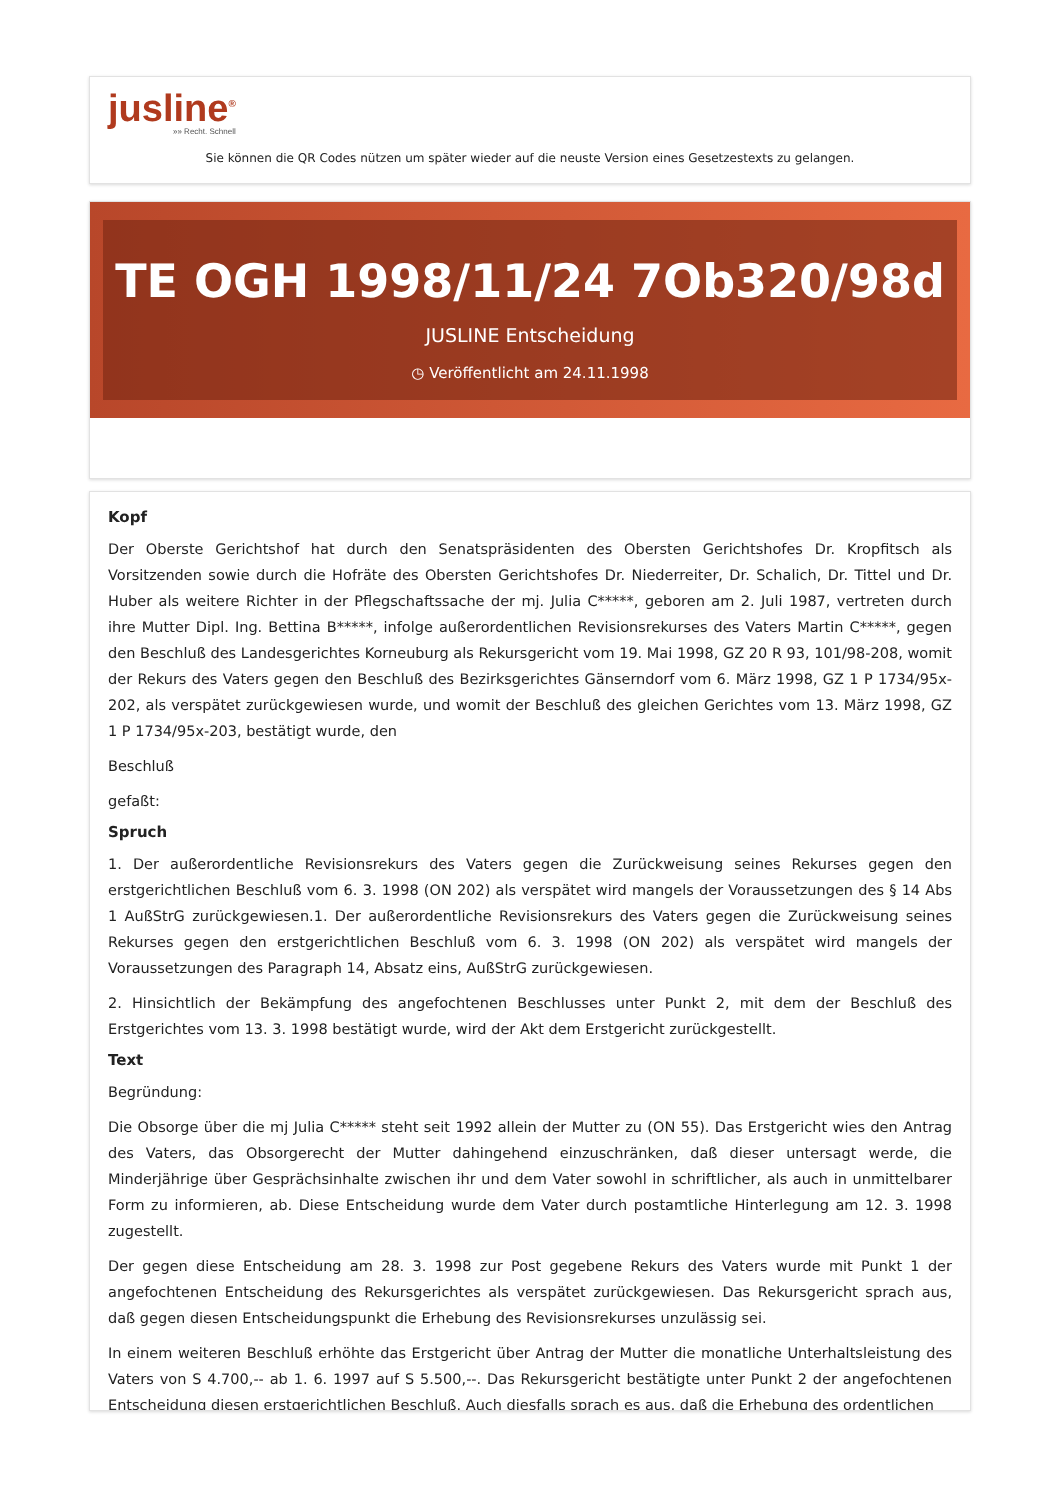jusline<sup>®</sup>
»» Recht. Schnell
Sie können die QR Codes nützen um später wieder auf die neuste Version eines Gesetzestexts zu gelangen.
TE OGH 1998/11/24 7Ob320/98d
JUSLINE Entscheidung
◷ Veröffentlicht am 24.11.1998
Kopf
Der Oberste Gerichtshof hat durch den Senatspräsidenten des Obersten Gerichtshofes Dr. Kropfitsch als Vorsitzenden sowie durch die Hofräte des Obersten Gerichtshofes Dr. Niederreiter, Dr. Schalich, Dr. Tittel und Dr. Huber als weitere Richter in der Pflegschaftssache der mj. Julia C*****, geboren am 2. Juli 1987, vertreten durch ihre Mutter Dipl. Ing. Bettina B*****, infolge außerordentlichen Revisionsrekurses des Vaters Martin C*****, gegen den Beschluß des Landesgerichtes Korneuburg als Rekursgericht vom 19. Mai 1998, GZ 20 R 93, 101/98-208, womit der Rekurs des Vaters gegen den Beschluß des Bezirksgerichtes Gänserndorf vom 6. März 1998, GZ 1 P 1734/95x-202, als verspätet zurückgewiesen wurde, und womit der Beschluß des gleichen Gerichtes vom 13. März 1998, GZ 1 P 1734/95x-203, bestätigt wurde, den
Beschluß
gefaßt:
Spruch
1. Der außerordentliche Revisionsrekurs des Vaters gegen die Zurückweisung seines Rekurses gegen den erstgerichtlichen Beschluß vom 6. 3. 1998 (ON 202) als verspätet wird mangels der Voraussetzungen des § 14 Abs 1 AußStrG zurückgewiesen.1. Der außerordentliche Revisionsrekurs des Vaters gegen die Zurückweisung seines Rekurses gegen den erstgerichtlichen Beschluß vom 6. 3. 1998 (ON 202) als verspätet wird mangels der Voraussetzungen des Paragraph 14, Absatz eins, AußStrG zurückgewiesen.
2. Hinsichtlich der Bekämpfung des angefochtenen Beschlusses unter Punkt 2, mit dem der Beschluß des Erstgerichtes vom 13. 3. 1998 bestätigt wurde, wird der Akt dem Erstgericht zurückgestellt.
Text
Begründung:
Die Obsorge über die mj Julia C***** steht seit 1992 allein der Mutter zu (ON 55). Das Erstgericht wies den Antrag des Vaters, das Obsorgerecht der Mutter dahingehend einzuschränken, daß dieser untersagt werde, die Minderjährige über Gesprächsinhalte zwischen ihr und dem Vater sowohl in schriftlicher, als auch in unmittelbarer Form zu informieren, ab. Diese Entscheidung wurde dem Vater durch postamtliche Hinterlegung am 12. 3. 1998 zugestellt.
Der gegen diese Entscheidung am 28. 3. 1998 zur Post gegebene Rekurs des Vaters wurde mit Punkt 1 der angefochtenen Entscheidung des Rekursgerichtes als verspätet zurückgewiesen. Das Rekursgericht sprach aus, daß gegen diesen Entscheidungspunkt die Erhebung des Revisionsrekurses unzulässig sei.
In einem weiteren Beschluß erhöhte das Erstgericht über Antrag der Mutter die monatliche Unterhaltsleistung des Vaters von S 4.700,-- ab 1. 6. 1997 auf S 5.500,--. Das Rekursgericht bestätigte unter Punkt 2 der angefochtenen Entscheidung diesen erstgerichtlichen Beschluß. Auch diesfalls sprach es aus, daß die Erhebung des ordentlichen